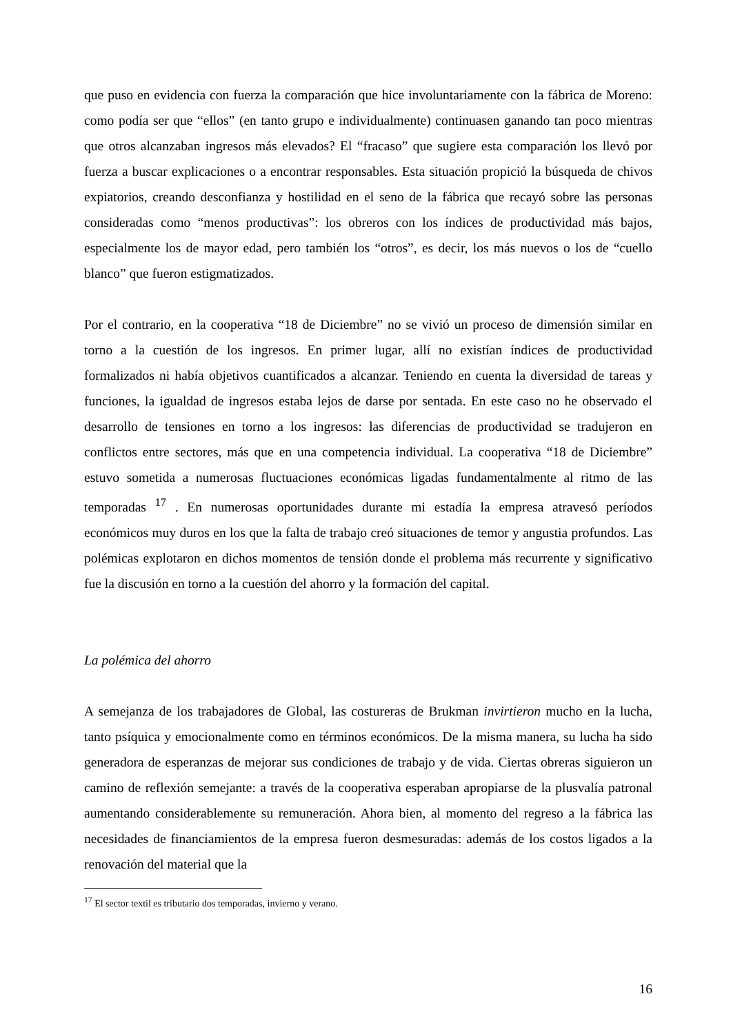que puso en evidencia con fuerza la comparación que hice involuntariamente con la fábrica de Moreno: como podía ser que “ellos” (en tanto grupo e individualmente) continuasen ganando tan poco mientras que otros alcanzaban ingresos más elevados? El “fracaso” que sugiere esta comparación los llevó por fuerza a buscar explicaciones o a encontrar responsables. Esta situación propició la búsqueda de chivos expiatorios, creando desconfianza y hostilidad en el seno de la fábrica que recayó sobre las personas consideradas como “menos productivas”: los obreros con los índices de productividad más bajos, especialmente los de mayor edad, pero también los “otros”, es decir, los más nuevos o los de “cuello blanco” que fueron estigmatizados.
Por el contrario, en la cooperativa “18 de Diciembre” no se vivió un proceso de dimensión similar en torno a la cuestión de los ingresos. En primer lugar, allí no existían índices de productividad formalizados ni había objetivos cuantificados a alcanzar. Teniendo en cuenta la diversidad de tareas y funciones, la igualdad de ingresos estaba lejos de darse por sentada. En este caso no he observado el desarrollo de tensiones en torno a los ingresos: las diferencias de productividad se tradujeron en conflictos entre sectores, más que en una competencia individual. La cooperativa “18 de Diciembre” estuvo sometida a numerosas fluctuaciones económicas ligadas fundamentalmente al ritmo de las temporadas <sup>17</sup> . En numerosas oportunidades durante mi estadía la empresa atravesó períodos económicos muy duros en los que la falta de trabajo creó situaciones de temor y angustia profundos. Las polémicas explotaron en dichos momentos de tensión donde el problema más recurrente y significativo fue la discusión en torno a la cuestión del ahorro y la formación del capital.
La polémica del ahorro
A semejanza de los trabajadores de Global, las costureras de Brukman invirtieron mucho en la lucha, tanto psíquica y emocionalmente como en términos económicos. De la misma manera, su lucha ha sido generadora de esperanzas de mejorar sus condiciones de trabajo y de vida. Ciertas obreras siguieron un camino de reflexión semejante: a través de la cooperativa esperaban apropiarse de la plusvalía patronal aumentando considerablemente su remuneración. Ahora bien, al momento del regreso a la fábrica las necesidades de financiamientos de la empresa fueron desmesuradas: además de los costos ligados a la renovación del material que la
<sup>17</sup> El sector textil es tributario dos temporadas, invierno y verano.
16